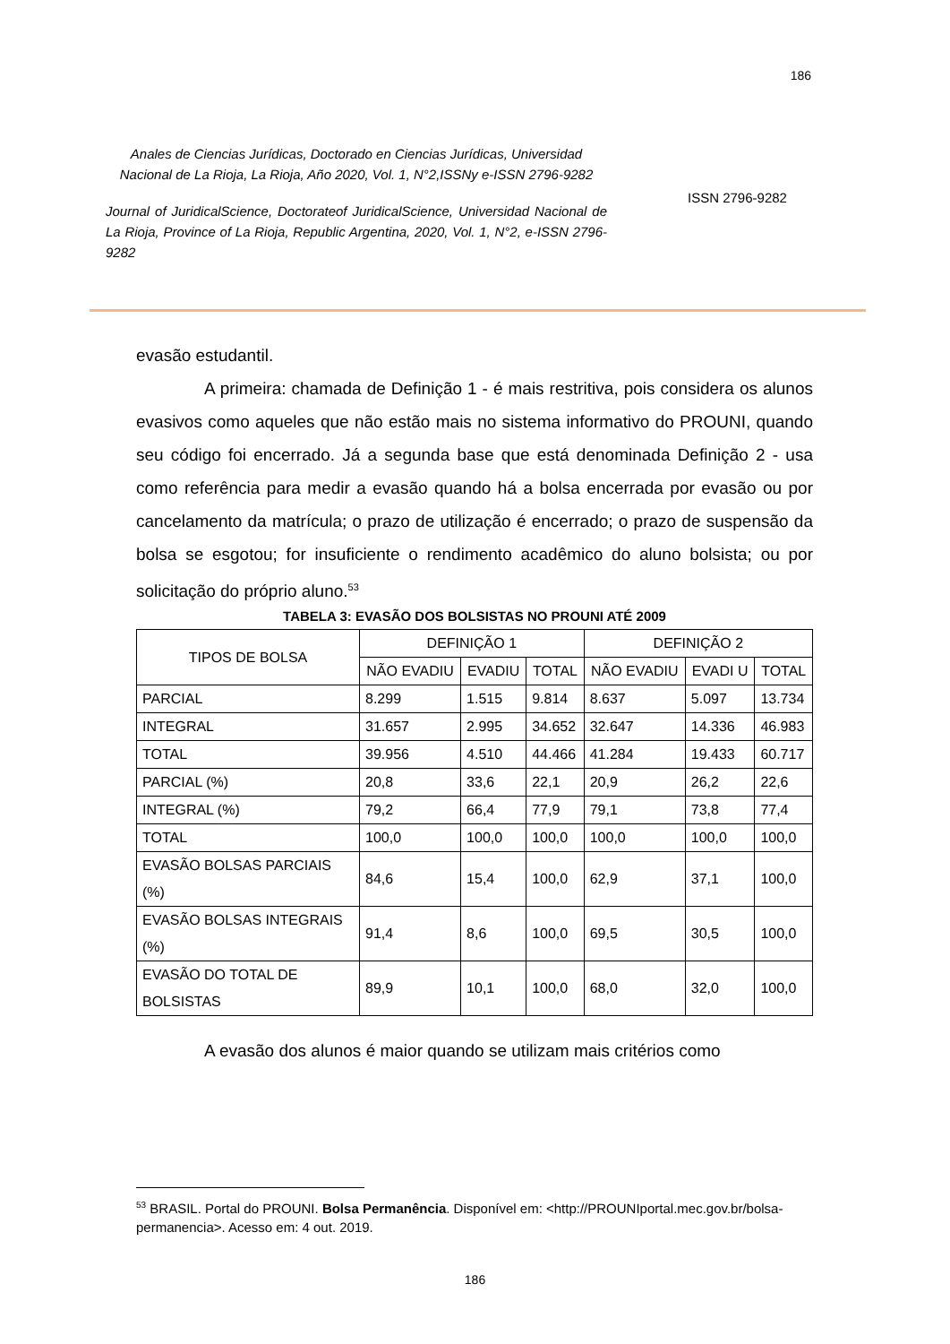186
Anales de Ciencias Jurídicas, Doctorado en Ciencias Jurídicas, Universidad Nacional de La Rioja, La Rioja, Año 2020, Vol. 1, N°2,ISSNy e-ISSN 2796-9282
Journal of JuridicalScience, Doctorateof JuridicalScience, Universidad Nacional de La Rioja, Province of La Rioja, Republic Argentina, 2020, Vol. 1, N°2, e-ISSN 2796-9282
ISSN 2796-9282
evasão estudantil.
A primeira: chamada de Definição 1 - é mais restritiva, pois considera os alunos evasivos como aqueles que não estão mais no sistema informativo do PROUNI, quando seu código foi encerrado. Já a segunda base que está denominada Definição 2 - usa como referência para medir a evasão quando há a bolsa encerrada por evasão ou por cancelamento da matrícula; o prazo de utilização é encerrado; o prazo de suspensão da bolsa se esgotou; for insuficiente o rendimento acadêmico do aluno bolsista; ou por solicitação do próprio aluno.<sup>53</sup>
TABELA 3: EVASÃO DOS BOLSISTAS NO PROUNI ATÉ 2009
| TIPOS DE BOLSA | DEFINIÇÃO 1 | | | DEFINIÇÃO 2 | | |
| --- | --- | --- | --- | --- | --- | --- |
| | NÃO EVADIU | EVADIU | TOTAL | NÃO EVADIU | EVADI U | TOTAL |
| PARCIAL | 8.299 | 1.515 | 9.814 | 8.637 | 5.097 | 13.734 |
| INTEGRAL | 31.657 | 2.995 | 34.652 | 32.647 | 14.336 | 46.983 |
| TOTAL | 39.956 | 4.510 | 44.466 | 41.284 | 19.433 | 60.717 |
| PARCIAL (%) | 20,8 | 33,6 | 22,1 | 20,9 | 26,2 | 22,6 |
| INTEGRAL (%) | 79,2 | 66,4 | 77,9 | 79,1 | 73,8 | 77,4 |
| TOTAL | 100,0 | 100,0 | 100,0 | 100,0 | 100,0 | 100,0 |
| EVASÃO BOLSAS PARCIAIS (%) | 84,6 | 15,4 | 100,0 | 62,9 | 37,1 | 100,0 |
| EVASÃO BOLSAS INTEGRAIS (%) | 91,4 | 8,6 | 100,0 | 69,5 | 30,5 | 100,0 |
| EVASÃO DO TOTAL DE BOLSISTAS | 89,9 | 10,1 | 100,0 | 68,0 | 32,0 | 100,0 |
A evasão dos alunos é maior quando se utilizam mais critérios como
<sup>53</sup> BRASIL. Portal do PROUNI. Bolsa Permanência. Disponível em: <http://PROUNIportal.mec.gov.br/bolsa-permanencia>. Acesso em: 4 out. 2019.
186